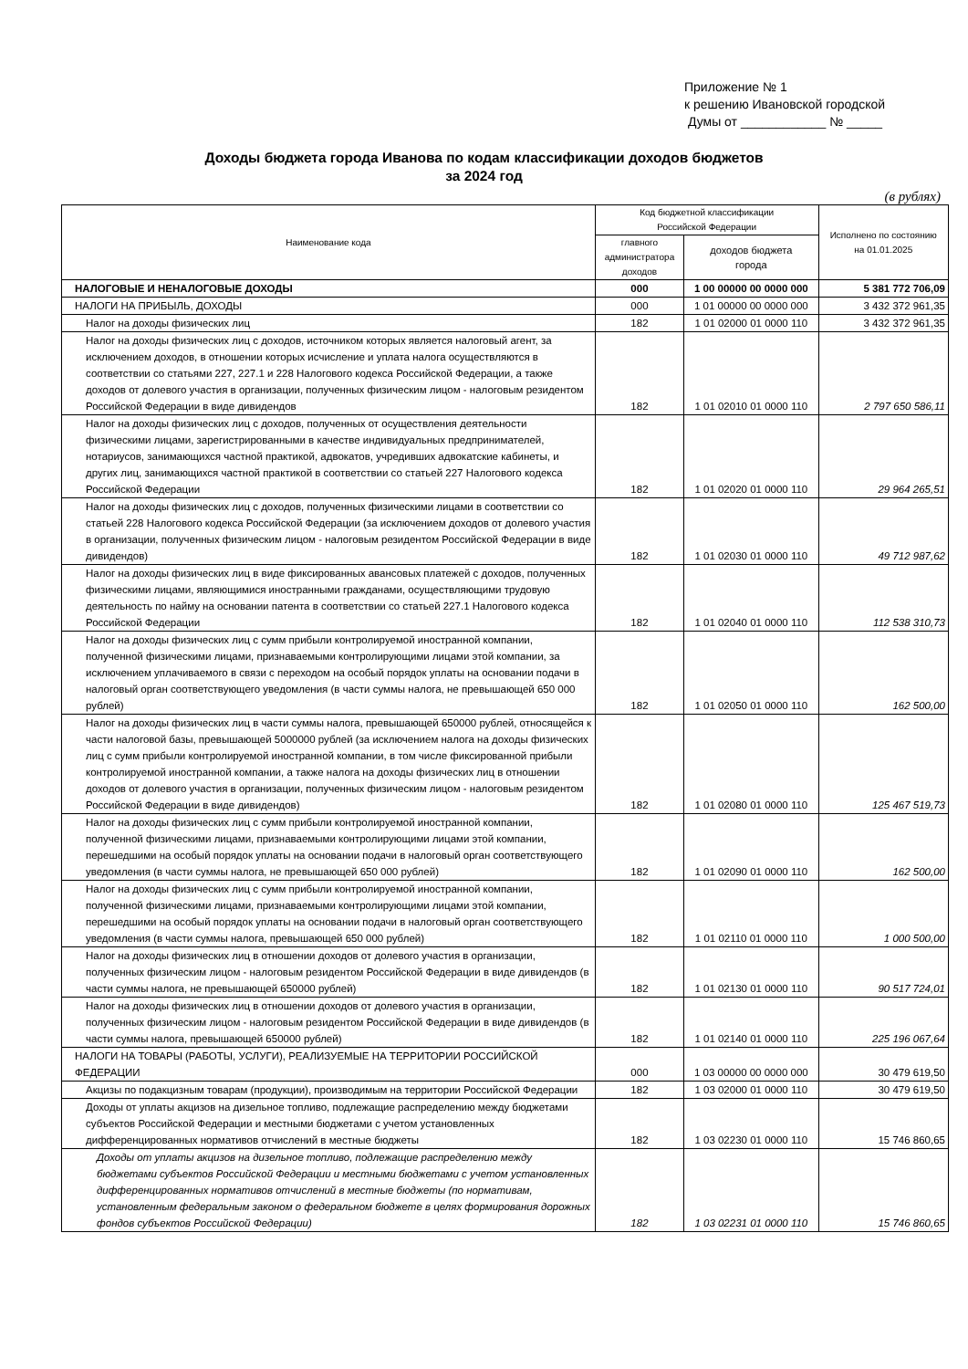Приложение № 1
к решению Ивановской городской
Думы от ____________ № _____
Доходы бюджета города Иванова по кодам классификации доходов бюджетов
за 2024 год
(в рублях)
| Наименование кода | Код бюджетной классификации Российской Федерации | | Исполнено по состоянию на 01.01.2025 |
| --- | --- | --- | --- |
| | главного администратора доходов | доходов бюджета города | |
| НАЛОГОВЫЕ И НЕНАЛОГОВЫЕ ДОХОДЫ | 000 | 1 00 00000 00 0000 000 | 5 381 772 706,09 |
| НАЛОГИ НА ПРИБЫЛЬ, ДОХОДЫ | 000 | 1 01 00000 00 0000 000 | 3 432 372 961,35 |
| Налог на доходы физических лиц | 182 | 1 01 02000 01 0000 110 | 3 432 372 961,35 |
| Налог на доходы физических лиц с доходов, источником которых является налоговый агент, за исключением доходов, в отношении которых исчисление и уплата налога осуществляются в соответствии со статьями 227, 227.1 и 228 Налогового кодекса Российской Федерации, а также доходов от долевого участия в организации, полученных физическим лицом - налоговым резидентом Российской Федерации в виде дивидендов | 182 | 1 01 02010 01 0000 110 | 2 797 650 586,11 |
| Налог на доходы физических лиц с доходов, полученных от осуществления деятельности физическими лицами, зарегистрированными в качестве индивидуальных предпринимателей, нотариусов, занимающихся частной практикой, адвокатов, учредивших адвокатские кабинеты, и других лиц, занимающихся частной практикой в соответствии со статьей 227 Налогового кодекса Российской Федерации | 182 | 1 01 02020 01 0000 110 | 29 964 265,51 |
| Налог на доходы физических лиц с доходов, полученных физическими лицами в соответствии со статьей 228 Налогового кодекса Российской Федерации (за исключением доходов от долевого участия в организации, полученных физическим лицом - налоговым резидентом Российской Федерации в виде дивидендов) | 182 | 1 01 02030 01 0000 110 | 49 712 987,62 |
| Налог на доходы физических лиц в виде фиксированных авансовых платежей с доходов, полученных физическими лицами, являющимися иностранными гражданами, осуществляющими трудовую деятельность по найму на основании патента в соответствии со статьей 227.1 Налогового кодекса Российской Федерации | 182 | 1 01 02040 01 0000 110 | 112 538 310,73 |
| Налог на доходы физических лиц с сумм прибыли контролируемой иностранной компании, полученной физическими лицами, признаваемыми контролирующими лицами этой компании, за исключением уплачиваемого в связи с переходом на особый порядок уплаты на основании подачи в налоговый орган соответствующего уведомления (в части суммы налога, не превышающей 650 000 рублей) | 182 | 1 01 02050 01 0000 110 | 162 500,00 |
| Налог на доходы физических лиц в части суммы налога, превышающей 650000 рублей, относящейся к части налоговой базы, превышающей 5000000 рублей (за исключением налога на доходы физических лиц с сумм прибыли контролируемой иностранной компании, в том числе фиксированной прибыли контролируемой иностранной компании, а также налога на доходы физических лиц в отношении доходов от долевого участия в организации, полученных физическим лицом - налоговым резидентом Российской Федерации в виде дивидендов) | 182 | 1 01 02080 01 0000 110 | 125 467 519,73 |
| Налог на доходы физических лиц с сумм прибыли контролируемой иностранной компании, полученной физическими лицами, признаваемыми контролирующими лицами этой компании, перешедшими на особый порядок уплаты на основании подачи в налоговый орган соответствующего уведомления (в части суммы налога, не превышающей 650 000 рублей) | 182 | 1 01 02090 01 0000 110 | 162 500,00 |
| Налог на доходы физических лиц с сумм прибыли контролируемой иностранной компании, полученной физическими лицами, признаваемыми контролирующими лицами этой компании, перешедшими на особый порядок уплаты на основании подачи в налоговый орган соответствующего уведомления (в части суммы налога, превышающей 650 000 рублей) | 182 | 1 01 02110 01 0000 110 | 1 000 500,00 |
| Налог на доходы физических лиц в отношении доходов от долевого участия в организации, полученных физическим лицом - налоговым резидентом Российской Федерации в виде дивидендов (в части суммы налога, не превышающей 650000 рублей) | 182 | 1 01 02130 01 0000 110 | 90 517 724,01 |
| Налог на доходы физических лиц в отношении доходов от долевого участия в организации, полученных физическим лицом - налоговым резидентом Российской Федерации в виде дивидендов (в части суммы налога, превышающей 650000 рублей) | 182 | 1 01 02140 01 0000 110 | 225 196 067,64 |
| НАЛОГИ НА ТОВАРЫ (РАБОТЫ, УСЛУГИ), РЕАЛИЗУЕМЫЕ НА ТЕРРИТОРИИ РОССИЙСКОЙ ФЕДЕРАЦИИ | 000 | 1 03 00000 00 0000 000 | 30 479 619,50 |
| Акцизы по подакцизным товарам (продукции), производимым на территории Российской Федерации | 182 | 1 03 02000 01 0000 110 | 30 479 619,50 |
| Доходы от уплаты акцизов на дизельное топливо, подлежащие распределению между бюджетами субъектов Российской Федерации и местными бюджетами с учетом установленных дифференцированных нормативов отчислений в местные бюджеты | 182 | 1 03 02230 01 0000 110 | 15 746 860,65 |
| Доходы от уплаты акцизов на дизельное топливо, подлежащие распределению между бюджетами субъектов Российской Федерации и местными бюджетами с учетом установленных дифференцированных нормативов отчислений в местные бюджеты (по нормативам, установленным федеральным законом о федеральном бюджете в целях формирования дорожных фондов субъектов Российской Федерации) | 182 | 1 03 02231 01 0000 110 | 15 746 860,65 |